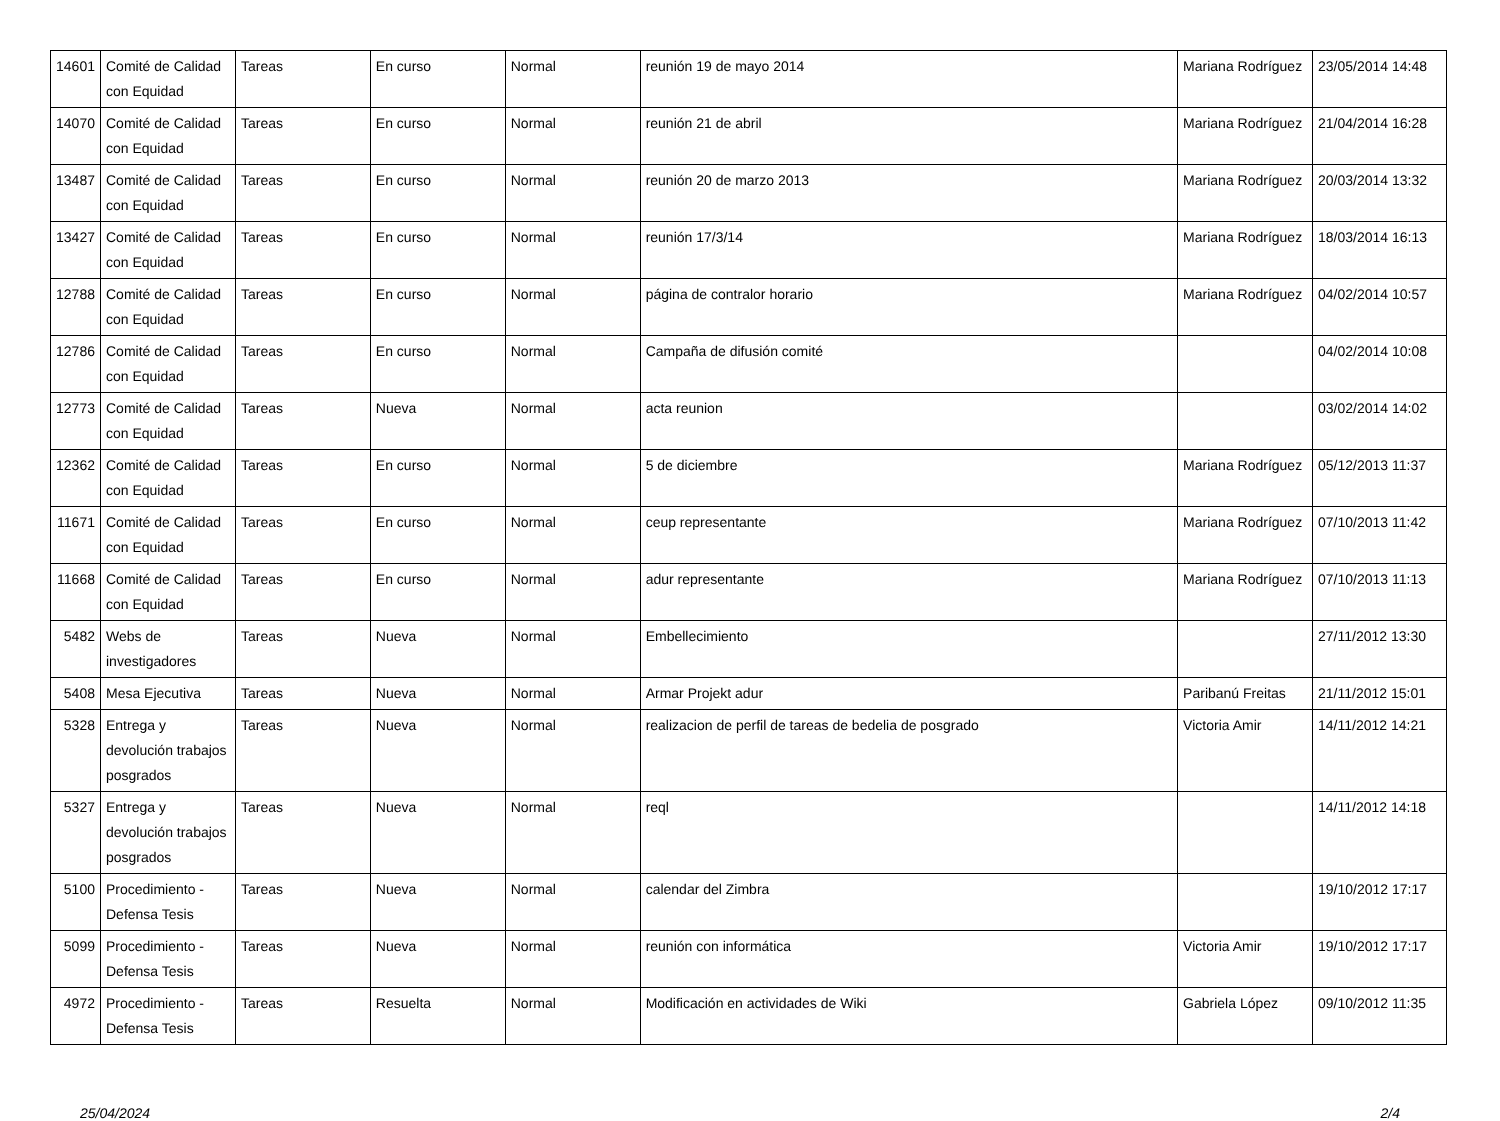| 14601 | Comité de Calidad con Equidad | Tareas | En curso | Normal | reunión 19 de mayo 2014 | Mariana Rodríguez | 23/05/2014 14:48 |
| 14070 | Comité de Calidad con Equidad | Tareas | En curso | Normal | reunión 21 de abril | Mariana Rodríguez | 21/04/2014 16:28 |
| 13487 | Comité de Calidad con Equidad | Tareas | En curso | Normal | reunión 20 de marzo 2013 | Mariana Rodríguez | 20/03/2014 13:32 |
| 13427 | Comité de Calidad con Equidad | Tareas | En curso | Normal | reunión 17/3/14 | Mariana Rodríguez | 18/03/2014 16:13 |
| 12788 | Comité de Calidad con Equidad | Tareas | En curso | Normal | página de contralor horario | Mariana Rodríguez | 04/02/2014 10:57 |
| 12786 | Comité de Calidad con Equidad | Tareas | En curso | Normal | Campaña de difusión comité | | 04/02/2014 10:08 |
| 12773 | Comité de Calidad con Equidad | Tareas | Nueva | Normal | acta reunion | | 03/02/2014 14:02 |
| 12362 | Comité de Calidad con Equidad | Tareas | En curso | Normal | 5 de diciembre | Mariana Rodríguez | 05/12/2013 11:37 |
| 11671 | Comité de Calidad con Equidad | Tareas | En curso | Normal | ceup representante | Mariana Rodríguez | 07/10/2013 11:42 |
| 11668 | Comité de Calidad con Equidad | Tareas | En curso | Normal | adur representante | Mariana Rodríguez | 07/10/2013 11:13 |
| 5482 | Webs de investigadores | Tareas | Nueva | Normal | Embellecimiento | | 27/11/2012 13:30 |
| 5408 | Mesa Ejecutiva | Tareas | Nueva | Normal | Armar Projekt adur | Paribanú Freitas | 21/11/2012 15:01 |
| 5328 | Entrega y devolución trabajos posgrados | Tareas | Nueva | Normal | realizacion de perfil de tareas de bedelia de posgrado | Victoria Amir | 14/11/2012 14:21 |
| 5327 | Entrega y devolución trabajos posgrados | Tareas | Nueva | Normal | reql | | 14/11/2012 14:18 |
| 5100 | Procedimiento - Defensa Tesis | Tareas | Nueva | Normal | calendar del Zimbra | | 19/10/2012 17:17 |
| 5099 | Procedimiento - Defensa Tesis | Tareas | Nueva | Normal | reunión con informática | Victoria Amir | 19/10/2012 17:17 |
| 4972 | Procedimiento - Defensa Tesis | Tareas | Resuelta | Normal | Modificación en actividades de Wiki | Gabriela López | 09/10/2012 11:35 |
25/04/2024 2/4